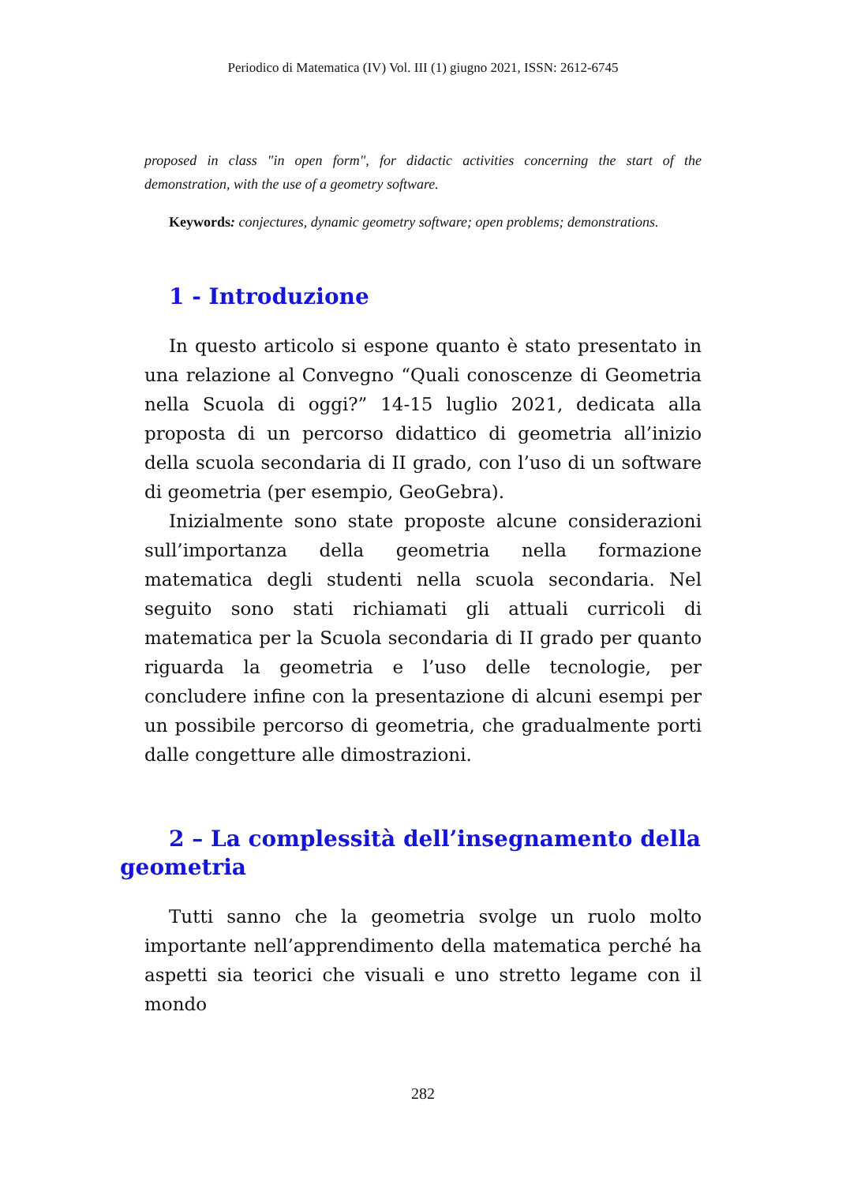Periodico di Matematica (IV) Vol. III (1) giugno 2021, ISSN: 2612-6745
proposed in class "in open form", for didactic activities concerning the start of the demonstration, with the use of a geometry software.
Keywords: conjectures, dynamic geometry software; open problems; demonstrations.
1 - Introduzione
In questo articolo si espone quanto è stato presentato in una relazione al Convegno “Quali conoscenze di Geometria nella Scuola di oggi?” 14-15 luglio 2021, dedicata alla proposta di un percorso didattico di geometria all’inizio della scuola secondaria di II grado, con l’uso di un software di geometria (per esempio, GeoGebra).
Inizialmente sono state proposte alcune considerazioni sull’importanza della geometria nella formazione matematica degli studenti nella scuola secondaria. Nel seguito sono stati richiamati gli attuali curricoli di matematica per la Scuola secondaria di II grado per quanto riguarda la geometria e l’uso delle tecnologie, per concludere infine con la presentazione di alcuni esempi per un possibile percorso di geometria, che gradualmente porti dalle congetture alle dimostrazioni.
2 – La complessità dell’insegnamento della
geometria
Tutti sanno che la geometria svolge un ruolo molto importante nell’apprendimento della matematica perché ha aspetti sia teorici che visuali e uno stretto legame con il mondo
282